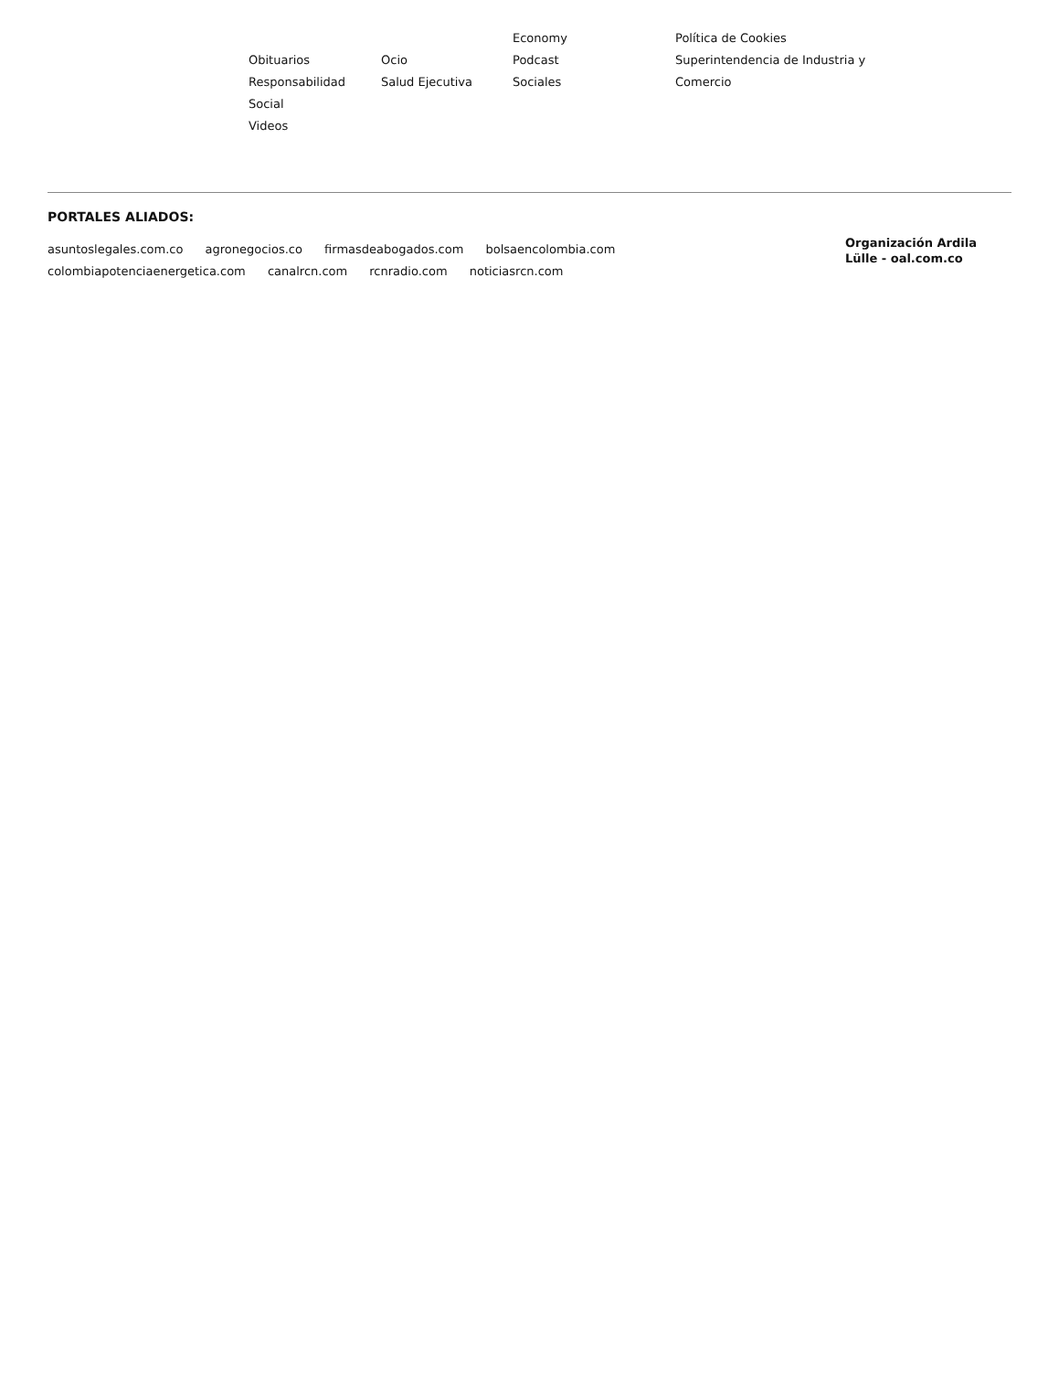Obituarios
Responsabilidad
Social
Videos
Ocio
Salud Ejecutiva
Economy
Podcast
Sociales
Política de Cookies
Superintendencia de Industria y
Comercio
PORTALES ALIADOS:
asuntoslegales.com.co agronegocios.co firmasdeabogados.com bolsaencolombia.com
colombiapotenciaenergetica.com canalrcn.com rcnradio.com noticiasrcn.com
Organización Ardila Lülle - oal.com.co